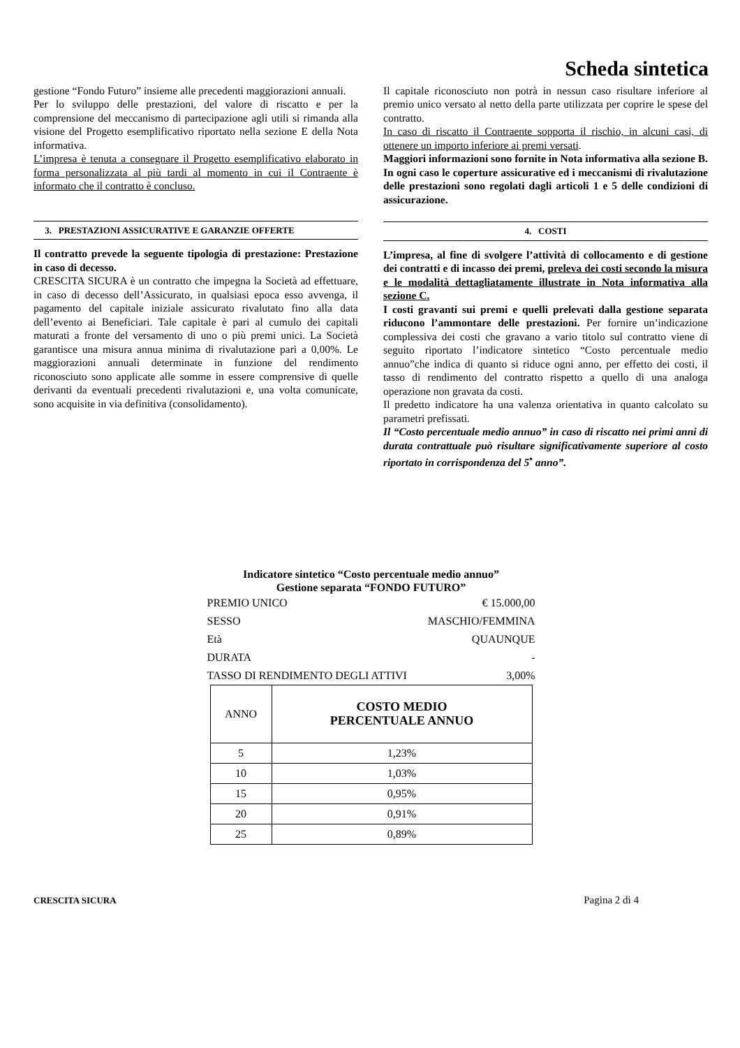Scheda sintetica
gestione “Fondo Futuro” insieme alle precedenti maggiorazioni annuali.
Per lo sviluppo delle prestazioni, del valore di riscatto e per la comprensione del meccanismo di partecipazione agli utili si rimanda alla visione del Progetto esemplificativo riportato nella sezione E della Nota informativa.
L’impresa è tenuta a consegnare il Progetto esemplificativo elaborato in forma personalizzata al più tardi al momento in cui il Contraente è informato che il contratto è concluso.
3. PRESTAZIONI ASSICURATIVE E GARANZIE OFFERTE
Il contratto prevede la seguente tipologia di prestazione: Prestazione in caso di decesso.
CRESCITA SICURA è un contratto che impegna la Società ad effettuare, in caso di decesso dell’Assicurato, in qualsiasi epoca esso avvenga, il pagamento del capitale iniziale assicurato rivalutato fino alla data dell’evento ai Beneficiari. Tale capitale è pari al cumulo dei capitali maturati a fronte del versamento di uno o più premi unici. La Società garantisce una misura annua minima di rivalutazione pari a 0,00%. Le maggiorazioni annuali determinate in funzione del rendimento riconosciuto sono applicate alle somme in essere comprensive di quelle derivanti da eventuali precedenti rivalutazioni e, una volta comunicate, sono acquisite in via definitiva (consolidamento).
Il capitale riconosciuto non potrà in nessun caso risultare inferiore al premio unico versato al netto della parte utilizzata per coprire le spese del contratto.
In caso di riscatto il Contraente sopporta il rischio, in alcuni casi, di ottenere un importo inferiore ai premi versati.
Maggiori informazioni sono fornite in Nota informativa alla sezione B. In ogni caso le coperture assicurative ed i meccanismi di rivalutazione delle prestazioni sono regolati dagli articoli 1 e 5 delle condizioni di assicurazione.
4. COSTI
L’impresa, al fine di svolgere l’attività di collocamento e di gestione dei contratti e di incasso dei premi, preleva dei costi secondo la misura e le modalità dettagliatamente illustrate in Nota informativa alla sezione C.
I costi gravanti sui premi e quelli prelevati dalla gestione separata riducono l’ammontare delle prestazioni. Per fornire un’indicazione complessiva dei costi che gravano a vario titolo sul contratto viene di seguito riportato l’indicatore sintetico “Costo percentuale medio annuo”che indica di quanto si riduce ogni anno, per effetto dei costi, il tasso di rendimento del contratto rispetto a quello di una analoga operazione non gravata da costi.
Il predetto indicatore ha una valenza orientativa in quanto calcolato su parametri prefissati.
Il “Costo percentuale medio annuo” in caso di riscatto nei primi anni di durata contrattuale può risultare significativamente superiore al costo riportato in corrispondenza del 5<sup>•</sup> anno”.
Indicatore sintetico “Costo percentuale medio annuo”
Gestione separata “FONDO FUTURO”
PREMIO UNICO € 15.000,00
SESSO MASCHIO/FEMMINA
Età QUAUNQUE
DURATA -
TASSO DI RENDIMENTO DEGLI ATTIVI 3,00%
| ANNO | COSTO MEDIO PERCENTUALE ANNUO |
| --- | --- |
| 5 | 1,23% |
| 10 | 1,03% |
| 15 | 0,95% |
| 20 | 0,91% |
| 25 | 0,89% |
CRESCITA SICURA Pagina 2 di 4